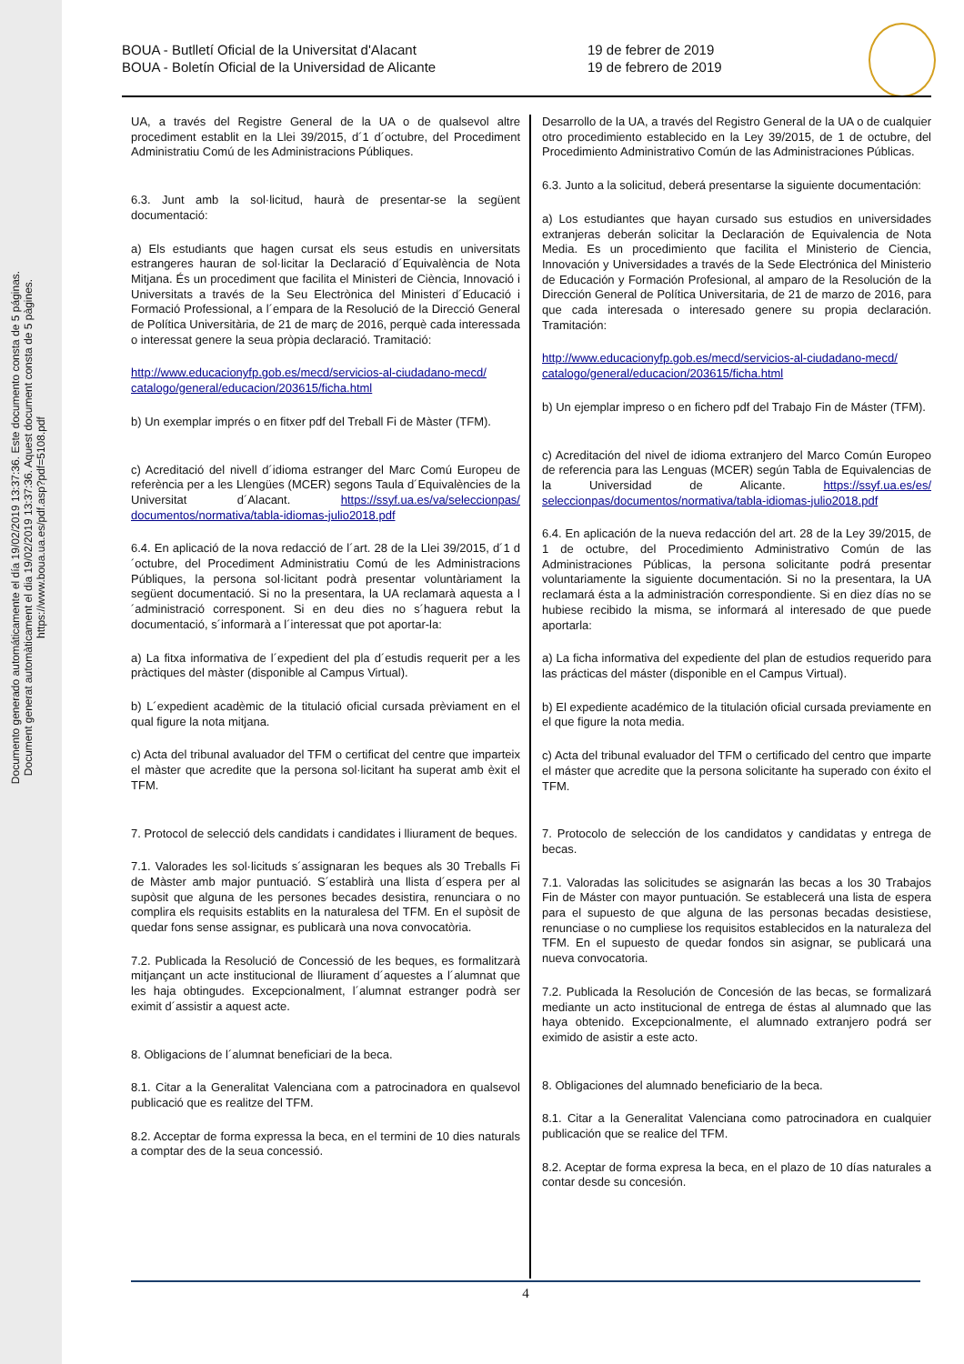Documento generado automáticamente el día 19/02/2019 13:37:36. Este documento consta de 5 páginas.
Document generat automàticament el dia 19/02/2019 13:37:36. Aquest document consta de 5 pàgines.
https://www.boua.ua.es/pdf.asp?pdf=5108.pdf
BOUA - Butlletí Oficial de la Universitat d'Alacant
BOUA - Boletín Oficial de la Universidad de Alicante
19 de febrer de 2019
19 de febrero de 2019
UA, a través del Registre General de la UA o de qualsevol altre procediment establit en la Llei 39/2015, d´1 d´octubre, del Procediment Administratiu Comú de les Administracions Públiques.
6.3. Junt amb la sol·licitud, haurà de presentar-se la següent documentació:
a) Els estudiants que hagen cursat els seus estudis en universitats estrangeres hauran de sol·licitar la Declaració d´Equivalència de Nota Mitjana. És un procediment que facilita el Ministeri de Ciència, Innovació i Universitats a través de la Seu Electrònica del Ministeri d´Educació i Formació Professional, a l´empara de la Resolució de la Direcció General de Política Universitària, de 21 de març de 2016, perquè cada interessada o interessat genere la seua pròpia declaració. Tramitació:
http://www.educacionyfp.gob.es/mecd/servicios-al-ciudadano-mecd/ catalogo/general/educacion/203615/ficha.html
b) Un exemplar imprés o en fitxer pdf del Treball Fi de Màster (TFM).
c) Acreditació del nivell d´idioma estranger del Marc Comú Europeu de referència per a les Llengües (MCER) segons Taula d´Equivalències de la Universitat d´Alacant. https://ssyf.ua.es/va/seleccionpas/ documentos/normativa/tabla-idiomas-julio2018.pdf
6.4. En aplicació de la nova redacció de l´art. 28 de la Llei 39/2015, d´1 d´octubre, del Procediment Administratiu Comú de les Administracions Públiques, la persona sol·licitant podrà presentar voluntàriament la següent documentació. Si no la presentara, la UA reclamarà aquesta a l´administració corresponent. Si en deu dies no s´haguera rebut la documentació, s´informarà a l´interessat que pot aportar-la:
a) La fitxa informativa de l´expedient del pla d´estudis requerit per a les pràctiques del màster (disponible al Campus Virtual).
b) L´expedient acadèmic de la titulació oficial cursada prèviament en el qual figure la nota mitjana.
c) Acta del tribunal avaluador del TFM o certificat del centre que imparteix el màster que acredite que la persona sol·licitant ha superat amb èxit el TFM.
7. Protocol de selecció dels candidats i candidates i lliurament de beques.
7.1. Valorades les sol·licituds s´assignaran les beques als 30 Treballs Fi de Màster amb major puntuació. S´establirà una llista d´espera per al supòsit que alguna de les persones becades desistira, renunciara o no complira els requisits establits en la naturalesa del TFM. En el supòsit de quedar fons sense assignar, es publicarà una nova convocatòria.
7.2. Publicada la Resolució de Concessió de les beques, es formalitzarà mitjançant un acte institucional de lliurament d´aquestes a l´alumnat que les haja obtingudes. Excepcionalment, l´alumnat estranger podrà ser eximit d´assistir a aquest acte.
8. Obligacions de l´alumnat beneficiari de la beca.
8.1. Citar a la Generalitat Valenciana com a patrocinadora en qualsevol publicació que es realitze del TFM.
8.2. Acceptar de forma expressa la beca, en el termini de 10 dies naturals a comptar des de la seua concessió.
Desarrollo de la UA, a través del Registro General de la UA o de cualquier otro procedimiento establecido en la Ley 39/2015, de 1 de octubre, del Procedimiento Administrativo Común de las Administraciones Públicas.
6.3. Junto a la solicitud, deberá presentarse la siguiente documentación:
a) Los estudiantes que hayan cursado sus estudios en universidades extranjeras deberán solicitar la Declaración de Equivalencia de Nota Media. Es un procedimiento que facilita el Ministerio de Ciencia, Innovación y Universidades a través de la Sede Electrónica del Ministerio de Educación y Formación Profesional, al amparo de la Resolución de la Dirección General de Política Universitaria, de 21 de marzo de 2016, para que cada interesada o interesado genere su propia declaración. Tramitación:
http://www.educacionyfp.gob.es/mecd/servicios-al-ciudadano-mecd/ catalogo/general/educacion/203615/ficha.html
b) Un ejemplar impreso o en fichero pdf del Trabajo Fin de Máster (TFM).
c) Acreditación del nivel de idioma extranjero del Marco Común Europeo de referencia para las Lenguas (MCER) según Tabla de Equivalencias de la Universidad de Alicante. https://ssyf.ua.es/es/ seleccionpas/documentos/normativa/tabla-idiomas-julio2018.pdf
6.4. En aplicación de la nueva redacción del art. 28 de la Ley 39/2015, de 1 de octubre, del Procedimiento Administrativo Común de las Administraciones Públicas, la persona solicitante podrá presentar voluntariamente la siguiente documentación. Si no la presentara, la UA reclamará ésta a la administración correspondiente. Si en diez días no se hubiese recibido la misma, se informará al interesado de que puede aportarla:
a) La ficha informativa del expediente del plan de estudios requerido para las prácticas del máster (disponible en el Campus Virtual).
b) El expediente académico de la titulación oficial cursada previamente en el que figure la nota media.
c) Acta del tribunal evaluador del TFM o certificado del centro que imparte el máster que acredite que la persona solicitante ha superado con éxito el TFM.
7. Protocolo de selección de los candidatos y candidatas y entrega de becas.
7.1. Valoradas las solicitudes se asignarán las becas a los 30 Trabajos Fin de Máster con mayor puntuación. Se establecerá una lista de espera para el supuesto de que alguna de las personas becadas desistiese, renunciase o no cumpliese los requisitos establecidos en la naturaleza del TFM. En el supuesto de quedar fondos sin asignar, se publicará una nueva convocatoria.
7.2. Publicada la Resolución de Concesión de las becas, se formalizará mediante un acto institucional de entrega de éstas al alumnado que las haya obtenido. Excepcionalmente, el alumnado extranjero podrá ser eximido de asistir a este acto.
8. Obligaciones del alumnado beneficiario de la beca.
8.1. Citar a la Generalitat Valenciana como patrocinadora en cualquier publicación que se realice del TFM.
8.2. Aceptar de forma expresa la beca, en el plazo de 10 días naturales a contar desde su concesión.
4